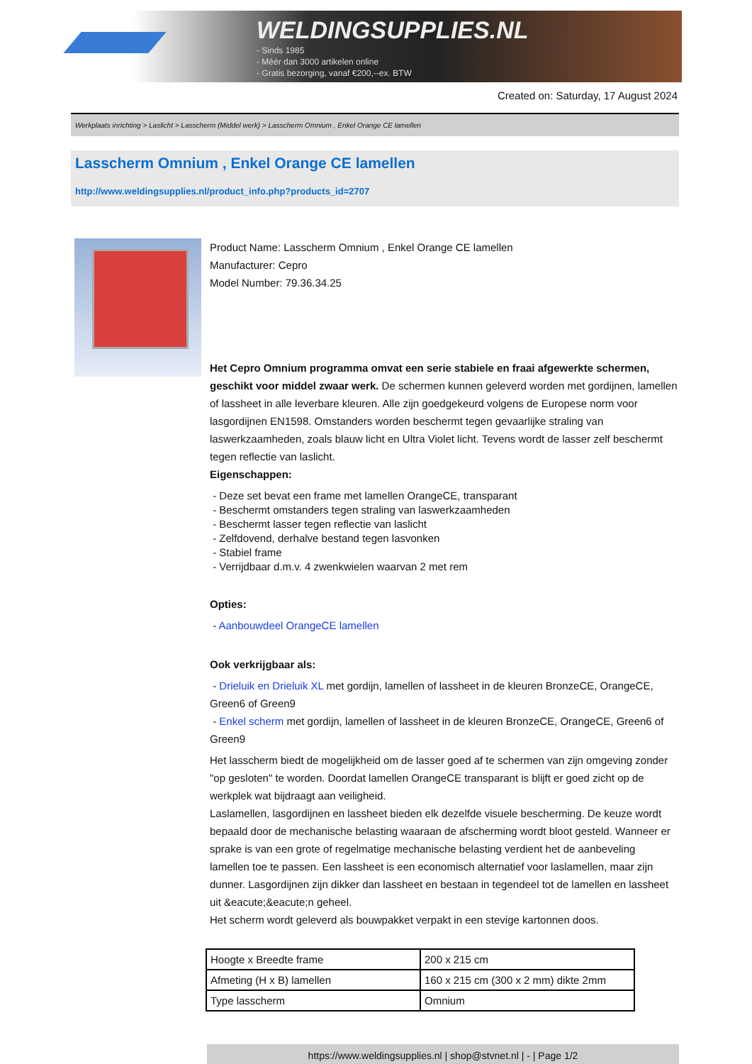WELDINGSUPPLIES.NL
- Sinds 1985
- Méér dan 3000 artikelen online
- Gratis bezorging, vanaf €200,--ex. BTW
Created on: Saturday, 17 August 2024
Werkplaats inrichting > Laslicht > Lasscherm (Middel werk) > Lasscherm Omnium , Enkel Orange CE lamellen
Lasscherm Omnium , Enkel Orange CE lamellen
http://www.weldingsupplies.nl/product_info.php?products_id=2707
Product Name: Lasscherm Omnium , Enkel Orange CE lamellen
Manufacturer: Cepro
Model Number: 79.36.34.25
Het Cepro Omnium programma omvat een serie stabiele en fraai afgewerkte schermen, geschikt voor middel zwaar werk. De schermen kunnen geleverd worden met gordijnen, lamellen of lassheet in alle leverbare kleuren. Alle zijn goedgekeurd volgens de Europese norm voor lasgordijnen EN1598. Omstanders worden beschermt tegen gevaarlijke straling van laswerkzaamheden, zoals blauw licht en Ultra Violet licht. Tevens wordt de lasser zelf beschermt tegen reflectie van laslicht.
Eigenschappen:
- Deze set bevat een frame met lamellen OrangeCE, transparant
- Beschermt omstanders tegen straling van laswerkzaamheden
- Beschermt lasser tegen reflectie van laslicht
- Zelfdovend, derhalve bestand tegen lasvonken
- Stabiel frame
- Verrijdbaar d.m.v. 4 zwenkwielen waarvan 2 met rem
Opties:
- Aanbouwdeel OrangeCE lamellen
Ook verkrijgbaar als:
- Drieluik en Drieluik XL met gordijn, lamellen of lassheet in de kleuren BronzeCE, OrangeCE, Green6 of Green9
- Enkel scherm met gordijn, lamellen of lassheet in de kleuren BronzeCE, OrangeCE, Green6 of Green9
Het lasscherm biedt de mogelijkheid om de lasser goed af te schermen van zijn omgeving zonder "op gesloten" te worden. Doordat lamellen OrangeCE transparant is blijft er goed zicht op de werkplek wat bijdraagt aan veiligheid.
Laslamellen, lasgordijnen en lassheet bieden elk dezelfde visuele bescherming. De keuze wordt bepaald door de mechanische belasting waaraan de afscherming wordt bloot gesteld. Wanneer er sprake is van een grote of regelmatige mechanische belasting verdient het de aanbeveling lamellen toe te passen. Een lassheet is een economisch alternatief voor laslamellen, maar zijn dunner. Lasgordijnen zijn dikker dan lassheet en bestaan in tegendeel tot de lamellen en lassheet uit &eacute;&eacute;n geheel.
Het scherm wordt geleverd als bouwpakket verpakt in een stevige kartonnen doos.
| Hoogte x Breedte frame | 200 x 215 cm |
| Afmeting (H x B) lamellen | 160 x 215 cm (300 x 2 mm) dikte 2mm |
| Type lasscherm | Omnium |
https://www.weldingsupplies.nl | shop@stvnet.nl | - | Page 1/2